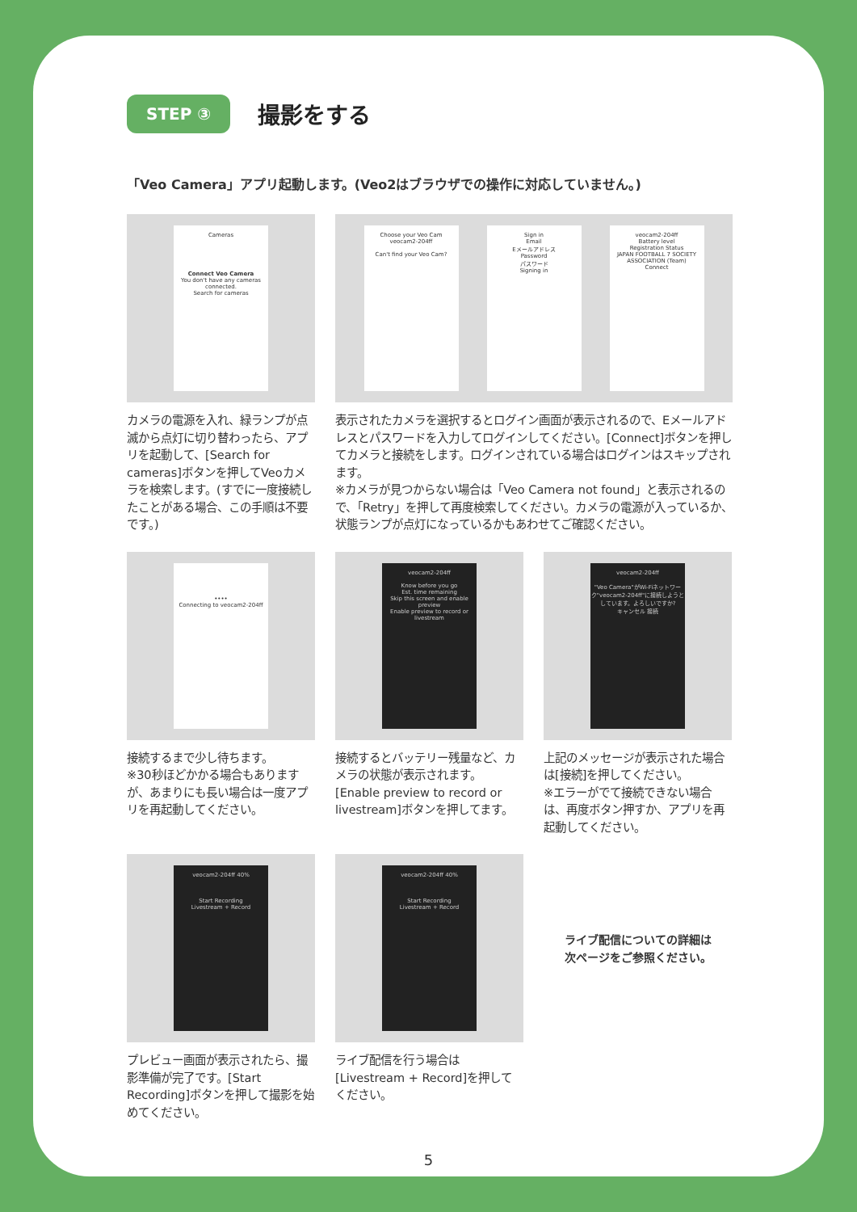STEP ③
撮影をする
「Veo Camera」アプリ起動します。(Veo2はブラウザでの操作に対応していません。)
Cameras
Connect Veo Camera
You don't have any cameras connected.
Search for cameras
カメラの電源を入れ、緑ランプが点滅から点灯に切り替わったら、アプリを起動して、[Search for cameras]ボタンを押してVeoカメラを検索します。(すでに一度接続したことがある場合、この手順は不要です。)
Choose your Veo Cam
veocam2-204ff
Can't find your Veo Cam?
Sign in
Email
Eメールアドレス
Password
パスワード
Signing in
veocam2-204ff
Battery level
Registration Status
JAPAN FOOTBALL 7 SOCIETY ASSOCIATION (Team)
Connect
表示されたカメラを選択するとログイン画面が表示されるので、Eメールアドレスとパスワードを入力してログインしてください。[Connect]ボタンを押してカメラと接続をします。ログインされている場合はログインはスキップされます。
※カメラが見つからない場合は「Veo Camera not found」と表示されるので、「Retry」を押して再度検索してください。カメラの電源が入っているか、状態ランプが点灯になっているかもあわせてご確認ください。
••••
Connecting to veocam2-204ff
接続するまで少し待ちます。
※30秒ほどかかる場合もありますが、あまりにも長い場合は一度アプリを再起動してください。
veocam2-204ff
Know before you go
Est. time remaining
Skip this screen and enable preview
Enable preview to record or livestream
接続するとバッテリー残量など、カメラの状態が表示されます。[Enable preview to record or livestream]ボタンを押してます。
veocam2-204ff
"Veo Camera"がWi-Fiネットワーク"veocam2-204ff"に接続しようとしています。よろしいですか?
キャンセル 接続
上記のメッセージが表示された場合は[接続]を押してください。
※エラーがでて接続できない場合は、再度ボタン押すか、アプリを再起動してください。
veocam2-204ff 40%
Start Recording
Livestream + Record
プレビュー画面が表示されたら、撮影準備が完了です。[Start Recording]ボタンを押して撮影を始めてください。
veocam2-204ff 40%
Start Recording
Livestream + Record
ライブ配信を行う場合は[Livestream + Record]を押してください。
ライブ配信についての詳細は
次ページをご参照ください。
5